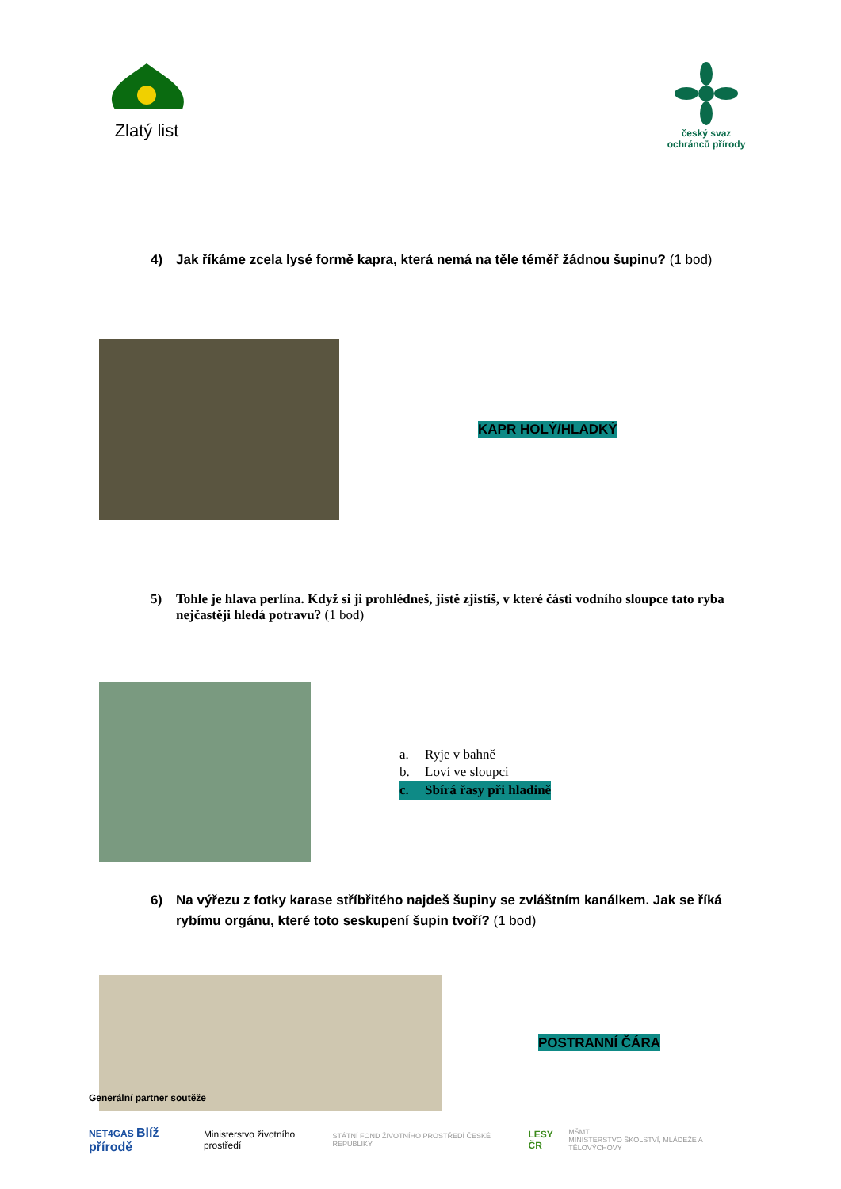Zlatý list
český svaz ochránců přírody
4) Jak říkáme zcela lysé formě kapra, která nemá na těle téměř žádnou šupinu? (1 bod)
KAPR HOLÝ/HLADKÝ
5) Tohle je hlava perlína. Když si ji prohlédneš, jistě zjistíš, v které části vodního sloupce tato ryba nejčastěji hledá potravu? (1 bod)
a. Ryje v bahně
b. Loví ve sloupci
c. Sbírá řasy při hladině
6) Na výřezu z fotky karase stříbřitého najdeš šupiny se zvláštním kanálkem. Jak se říká rybímu orgánu, které toto seskupení šupin tvoří? (1 bod)
POSTRANNÍ ČÁRA
Generální partner soutěže
NET4GAS Blíž přírodě
Ministerstvo životního prostředí
STÁTNÍ FOND ŽIVOTNÍHO PROSTŘEDÍ ČESKÉ REPUBLIKY
LESY ČR
MŠMT
MINISTERSTVO ŠKOLSTVÍ, MLÁDEŽE A TĚLOVÝCHOVY